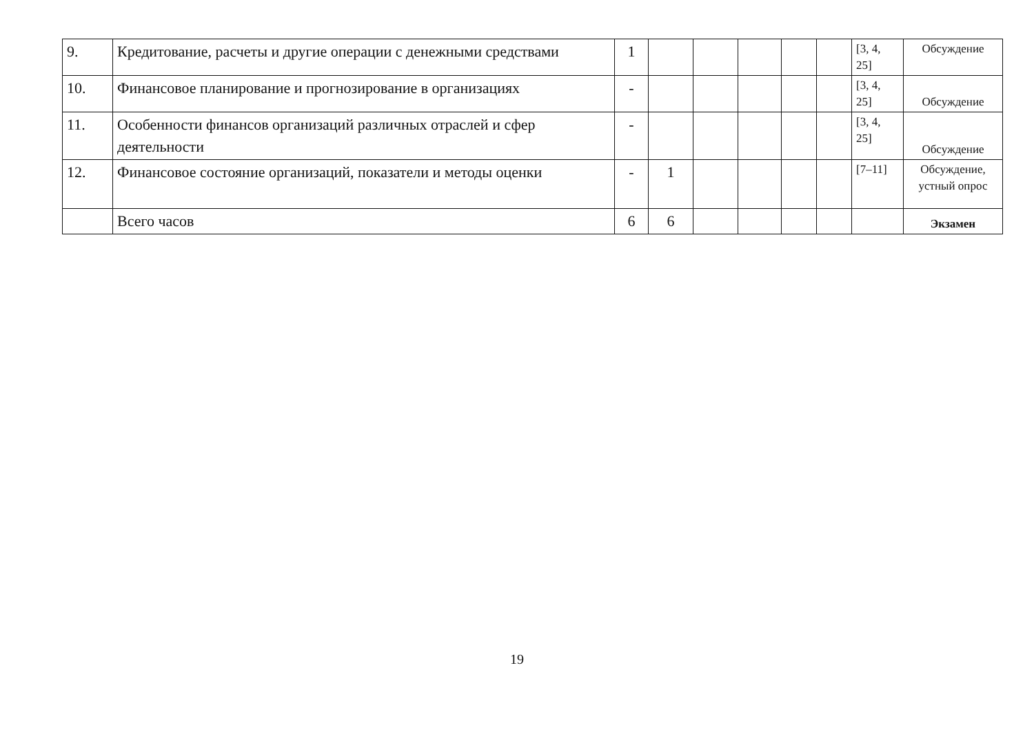| 9. | Кредитование, расчеты и другие операции с денежными сред­ствами | 1 | | | | | | [3, 4, 25] | Обсуждение |
| 10. | Финансовое планирование и прогнозирование в организациях | - | | | | | | [3, 4, 25] | Обсуждение |
| 11. | Особенности финансов организаций различных отраслей и сфер деятельности | - | | | | | | [3, 4, 25] | Обсуждение |
| 12. | Финансовое состояние организаций, показатели и методы оценки | - | 1 | | | | | [7–11] | Обсуждение, устный опрос |
| | Всего часов | 6 | 6 | | | | | | Экзамен |
19